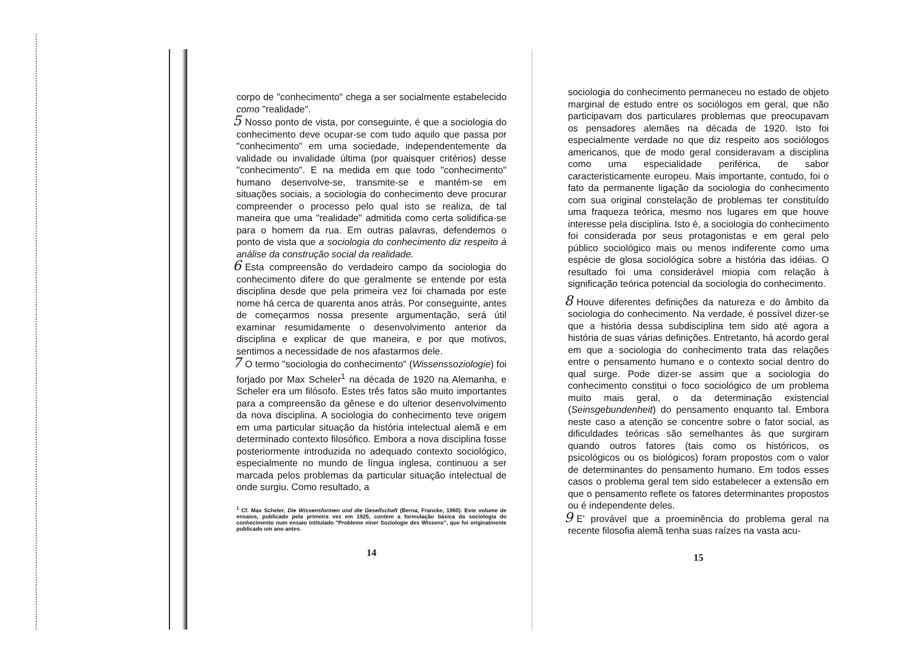corpo de "conhecimento" chega a ser socialmente estabelecido como "realidade".
5 Nosso ponto de vista, por conseguinte, é que a sociologia do conhecimento deve ocupar-se com tudo aquilo que passa por "conhecimento" em uma sociedade, independentemente da validade ou invalidade última (por quaisquer critérios) desse "conhecimento". E na medida em que todo "conhecimento" humano desenvolve-se, transmite-se e mantém-se em situações sociais, a sociologia do conhecimento deve procurar compreender o processo pelo qual isto se realiza, de tal maneira que uma "realidade" admitida como certa solidifica-se para o homem da rua. Em outras palavras, defendemos o ponto de vista que a sociologia do conhecimento diz respeito à análise da construção social da realidade.
6 Esta compreensão do verdadeiro campo da sociologia do conhecimento difere do que geralmente se entende por esta disciplina desde que pela primeira vez foi chamada por este nome há cerca de quarenta anos atrás. Por conseguinte, antes de começarmos nossa presente argumentação, será útil examinar resumidamente o desenvolvimento anterior da disciplina e explicar de que maneira, e por que motivos, sentimos a necessidade de nos afastarmos dele.
7 O termo "sociologia do conhecimento" (Wissenssoziologie) foi forjado por Max Scheler<sup>1</sup> na década de 1920 na Alemanha, e Scheler era um filósofo. Estes três fatos são muito importantes para a compreensão da gênese e do ulterior desenvolvimento da nova disciplina. A sociologia do conhecimento teve origem em uma particular situação da história intelectual alemã e em determinado contexto filosófico. Embora a nova disciplina fosse posteriormente introduzida no adequado contexto sociológico, especialmente no mundo de língua inglesa, continuou a ser marcada pelos problemas da particular situação intelectual de onde surgiu. Como resultado, a
<sup>1</sup> Cf. Max Scheler, Die Wissensformen und die Gesellschaft (Berna, Francke, 1960). Este volume de ensaios, publicado pela primeira vez em 1925, contém a formulação básica da sociologia do conhecimento num ensaio intitulado "Probleme einer Soziologie des Wissens", que foi originalmente publicado um ano antes.
14
sociologia do conhecimento permaneceu no estado de objeto marginal de estudo entre os sociólogos em geral, que não participavam dos particulares problemas que preocupavam os pensadores alemães na década de 1920. Isto foi especialmente verdade no que diz respeito aos sociólogos americanos, que de modo geral consideravam a disciplina como uma especialidade periférica, de sabor caracteristicamente europeu. Mais importante, contudo, foi o fato da permanente ligação da sociologia do conhecimento com sua original constelação de problemas ter constituído uma fraqueza teórica, mesmo nos lugares em que houve interesse pela disciplina. Isto é, a sociologia do conhecimento foi considerada por seus protagonistas e em geral pelo público sociológico mais ou menos indiferente como uma espécie de glosa sociológica sobre a história das idéias. O resultado foi uma considerável miopia com relação à significação teórica potencial da sociologia do conhecimento.
8 Houve diferentes definições da natureza e do âmbito da sociologia do conhecimento. Na verdade, é possível dizer-se que a história dessa subdisciplina tem sido até agora a história de suas várias definições. Entretanto, há acordo geral em que a sociologia do conhecimento trata das relações entre o pensamento humano e o contexto social dentro do qual surge. Pode dizer-se assim que a sociologia do conhecimento constitui o foco sociológico de um problema muito mais geral, o da determinação existencial (Seinsgebundenheit) do pensamento enquanto tal. Embora neste caso a atenção se concentre sobre o fator social, as dificuldades teóricas são semelhantes às que surgiram quando outros fatores (tais como os históricos, os psicológicos ou os biológicos) foram propostos com o valor de determinantes do pensamento humano. Em todos esses casos o problema geral tem sido estabelecer a extensão em que o pensamento reflete os fatores determinantes propostos ou é independente deles.
9 E' provável que a proeminência do problema geral na recente filosofia alemã tenha suas raízes na vasta acu-
15